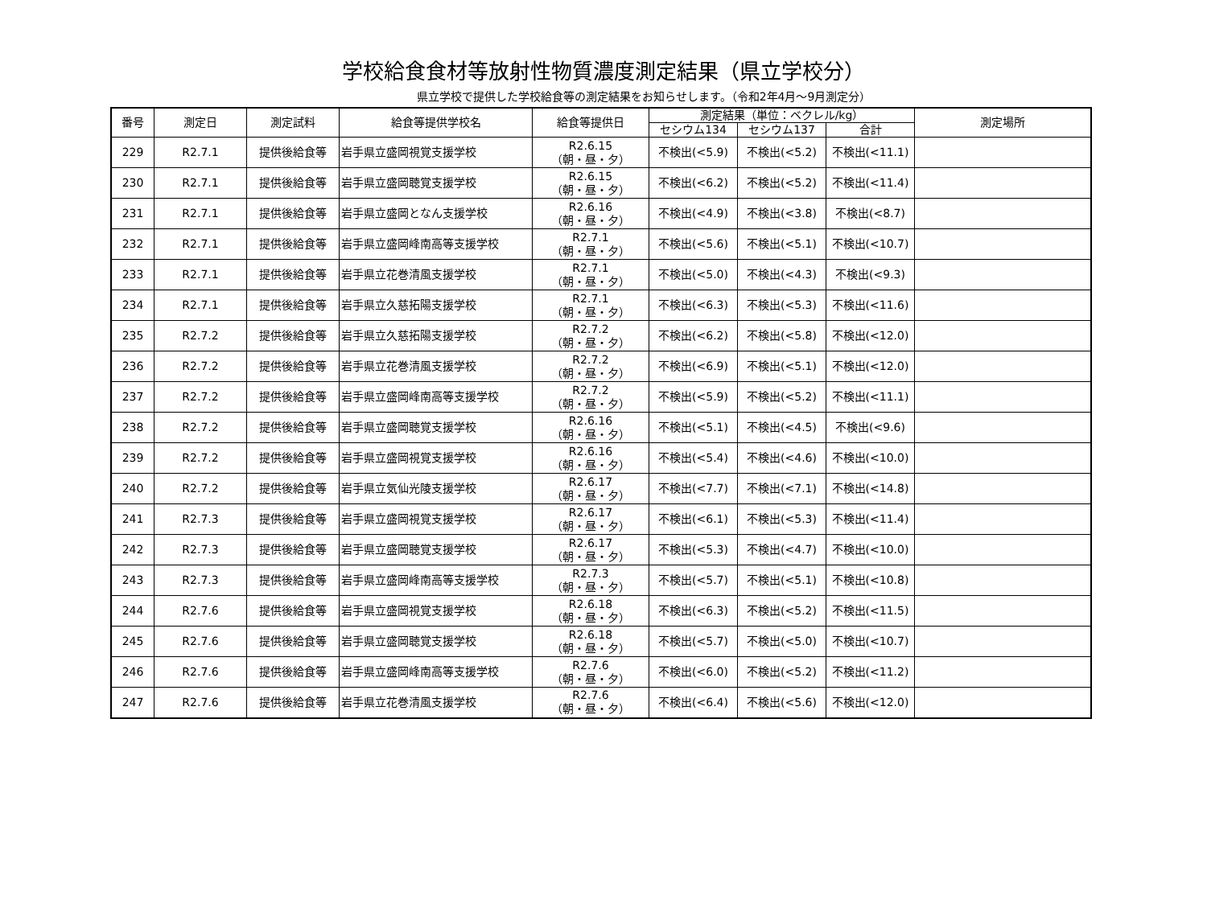学校給食食材等放射性物質濃度測定結果（県立学校分）
県立学校で提供した学校給食等の測定結果をお知らせします。（令和2年4月～9月測定分）
| 番号 | 測定日 | 測定試料 | 給食等提供学校名 | 給食等提供日 | 測定結果（単位：ベクレル/kg） | | | 測定場所 |
| --- | --- | --- | --- | --- | --- | --- | --- | --- |
| | | | | | セシウム134 | セシウム137 | 合計 | |
| 229 | R2.7.1 | 提供後給食等 | 岩手県立盛岡視覚支援学校 | R2.6.15 （朝・昼・夕） | 不検出(<5.9) | 不検出(<5.2) | 不検出(<11.1) | |
| 230 | R2.7.1 | 提供後給食等 | 岩手県立盛岡聴覚支援学校 | R2.6.15 （朝・昼・夕） | 不検出(<6.2) | 不検出(<5.2) | 不検出(<11.4) | |
| 231 | R2.7.1 | 提供後給食等 | 岩手県立盛岡となん支援学校 | R2.6.16 （朝・昼・夕） | 不検出(<4.9) | 不検出(<3.8) | 不検出(<8.7) | |
| 232 | R2.7.1 | 提供後給食等 | 岩手県立盛岡峰南高等支援学校 | R2.7.1 （朝・昼・夕） | 不検出(<5.6) | 不検出(<5.1) | 不検出(<10.7) | |
| 233 | R2.7.1 | 提供後給食等 | 岩手県立花巻清風支援学校 | R2.7.1 （朝・昼・夕） | 不検出(<5.0) | 不検出(<4.3) | 不検出(<9.3) | |
| 234 | R2.7.1 | 提供後給食等 | 岩手県立久慈拓陽支援学校 | R2.7.1 （朝・昼・夕） | 不検出(<6.3) | 不検出(<5.3) | 不検出(<11.6) | |
| 235 | R2.7.2 | 提供後給食等 | 岩手県立久慈拓陽支援学校 | R2.7.2 （朝・昼・夕） | 不検出(<6.2) | 不検出(<5.8) | 不検出(<12.0) | |
| 236 | R2.7.2 | 提供後給食等 | 岩手県立花巻清風支援学校 | R2.7.2 （朝・昼・夕） | 不検出(<6.9) | 不検出(<5.1) | 不検出(<12.0) | |
| 237 | R2.7.2 | 提供後給食等 | 岩手県立盛岡峰南高等支援学校 | R2.7.2 （朝・昼・夕） | 不検出(<5.9) | 不検出(<5.2) | 不検出(<11.1) | |
| 238 | R2.7.2 | 提供後給食等 | 岩手県立盛岡聴覚支援学校 | R2.6.16 （朝・昼・夕） | 不検出(<5.1) | 不検出(<4.5) | 不検出(<9.6) | |
| 239 | R2.7.2 | 提供後給食等 | 岩手県立盛岡視覚支援学校 | R2.6.16 （朝・昼・夕） | 不検出(<5.4) | 不検出(<4.6) | 不検出(<10.0) | |
| 240 | R2.7.2 | 提供後給食等 | 岩手県立気仙光陵支援学校 | R2.6.17 （朝・昼・夕） | 不検出(<7.7) | 不検出(<7.1) | 不検出(<14.8) | |
| 241 | R2.7.3 | 提供後給食等 | 岩手県立盛岡視覚支援学校 | R2.6.17 （朝・昼・夕） | 不検出(<6.1) | 不検出(<5.3) | 不検出(<11.4) | |
| 242 | R2.7.3 | 提供後給食等 | 岩手県立盛岡聴覚支援学校 | R2.6.17 （朝・昼・夕） | 不検出(<5.3) | 不検出(<4.7) | 不検出(<10.0) | |
| 243 | R2.7.3 | 提供後給食等 | 岩手県立盛岡峰南高等支援学校 | R2.7.3 （朝・昼・夕） | 不検出(<5.7) | 不検出(<5.1) | 不検出(<10.8) | |
| 244 | R2.7.6 | 提供後給食等 | 岩手県立盛岡視覚支援学校 | R2.6.18 （朝・昼・夕） | 不検出(<6.3) | 不検出(<5.2) | 不検出(<11.5) | |
| 245 | R2.7.6 | 提供後給食等 | 岩手県立盛岡聴覚支援学校 | R2.6.18 （朝・昼・夕） | 不検出(<5.7) | 不検出(<5.0) | 不検出(<10.7) | |
| 246 | R2.7.6 | 提供後給食等 | 岩手県立盛岡峰南高等支援学校 | R2.7.6 （朝・昼・夕） | 不検出(<6.0) | 不検出(<5.2) | 不検出(<11.2) | |
| 247 | R2.7.6 | 提供後給食等 | 岩手県立花巻清風支援学校 | R2.7.6 （朝・昼・夕） | 不検出(<6.4) | 不検出(<5.6) | 不検出(<12.0) | |